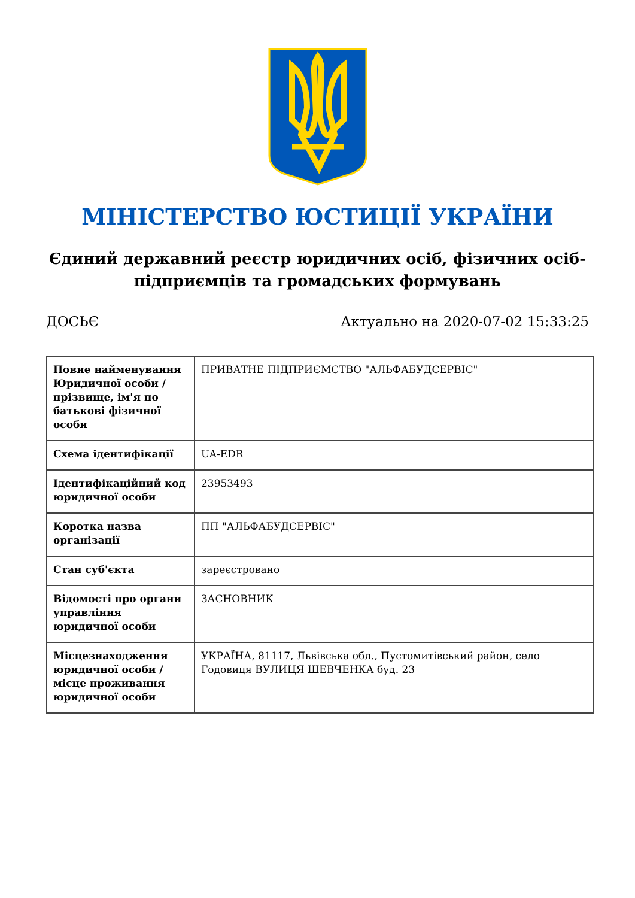МІНІСТЕРСТВО ЮСТИЦІЇ УКРАЇНИ
Єдиний державний реєстр юридичних осіб, фізичних осіб-підприємців та громадських формувань
ДОСЬЄ Актуально на 2020-07-02 15:33:25
| Повне найменування Юридичної особи / прізвище, ім'я по батькові фізичної особи | ПРИВАТНЕ ПІДПРИЄМСТВО "АЛЬФАБУДСЕРВІС" |
| Схема ідентифікації | UA-EDR |
| Ідентифікаційний код юридичної особи | 23953493 |
| Коротка назва організації | ПП "АЛЬФАБУДСЕРВІС" |
| Стан суб'єкта | зареєстровано |
| Відомості про органи управління юридичної особи | ЗАСНОВНИК |
| Місцезнаходження юридичної особи / місце проживання юридичної особи | УКРАЇНА, 81117, Львівська обл., Пустомитівський район, село Годовиця ВУЛИЦЯ ШЕВЧЕНКА буд. 23 |